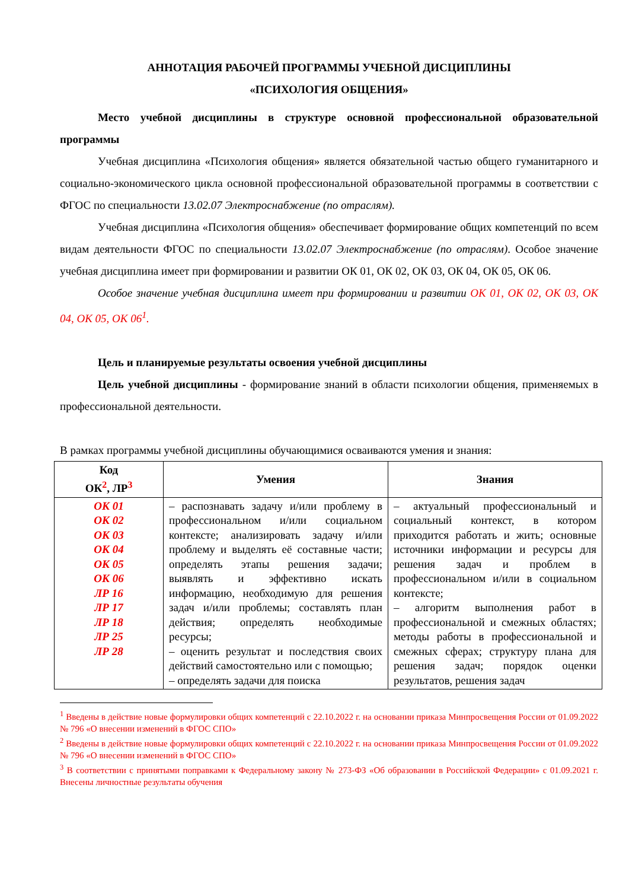АННОТАЦИЯ РАБОЧЕЙ ПРОГРАММЫ УЧЕБНОЙ ДИСЦИПЛИНЫ
«ПСИХОЛОГИЯ ОБЩЕНИЯ»
Место учебной дисциплины в структуре основной профессиональной образовательной программы
Учебная дисциплина «Психология общения» является обязательной частью общего гуманитарного и социально-экономического цикла основной профессиональной образовательной программы в соответствии с ФГОС по специальности 13.02.07 Электроснабжение (по отраслям).
Учебная дисциплина «Психология общения» обеспечивает формирование общих компетенций по всем видам деятельности ФГОС по специальности 13.02.07 Электроснабжение (по отраслям). Особое значение учебная дисциплина имеет при формировании и развитии ОК 01, ОК 02, ОК 03, ОК 04, ОК 05, ОК 06.
Особое значение учебная дисциплина имеет при формировании и развитии ОК 01, ОК 02, ОК 03, ОК 04, ОК 05, ОК 06<sup>1</sup>.
Цель и планируемые результаты освоения учебной дисциплины
Цель учебной дисциплины - формирование знаний в области психологии общения, применяемых в профессиональной деятельности.
В рамках программы учебной дисциплины обучающимися осваиваются умения и знания:
| Код ОК<sup>2</sup>, ЛР<sup>3</sup> | Умения | Знания |
| --- | --- | --- |
| ОК 01 ОК 02 ОК 03 ОК 04 ОК 05 ОК 06 ЛР 16 ЛР 17 ЛР 18 ЛР 25 ЛР 28 | – распознавать задачу и/или проблему в профессиональном и/или социальном контексте; анализировать задачу и/или проблему и выделять её составные части; определять этапы решения задачи; выявлять и эффективно искать информацию, необходимую для решения задач и/или проблемы; составлять план действия; определять необходимые ресурсы; – оценить результат и последствия своих действий самостоятельно или с помощью; – определять задачи для поиска | – актуальный профессиональный и социальный контекст, в котором приходится работать и жить; основные источники информации и ресурсы для решения задач и проблем в профессиональном и/или в социальном контексте; – алгоритм выполнения работ в профессиональной и смежных областях; методы работы в профессиональной и смежных сферах; структуру плана для решения задач; порядок оценки результатов, решения задач |
<sup>1</sup> Введены в действие новые формулировки общих компетенций с 22.10.2022 г. на основании приказа Минпросвещения России от 01.09.2022 № 796 «О внесении изменений в ФГОС СПО»
<sup>2</sup> Введены в действие новые формулировки общих компетенций с 22.10.2022 г. на основании приказа Минпросвещения России от 01.09.2022 № 796 «О внесении изменений в ФГОС СПО»
<sup>3</sup> В соответствии с принятыми поправками к Федеральному закону № 273-ФЗ «Об образовании в Российской Федерации» с 01.09.2021 г. Внесены личностные результаты обучения